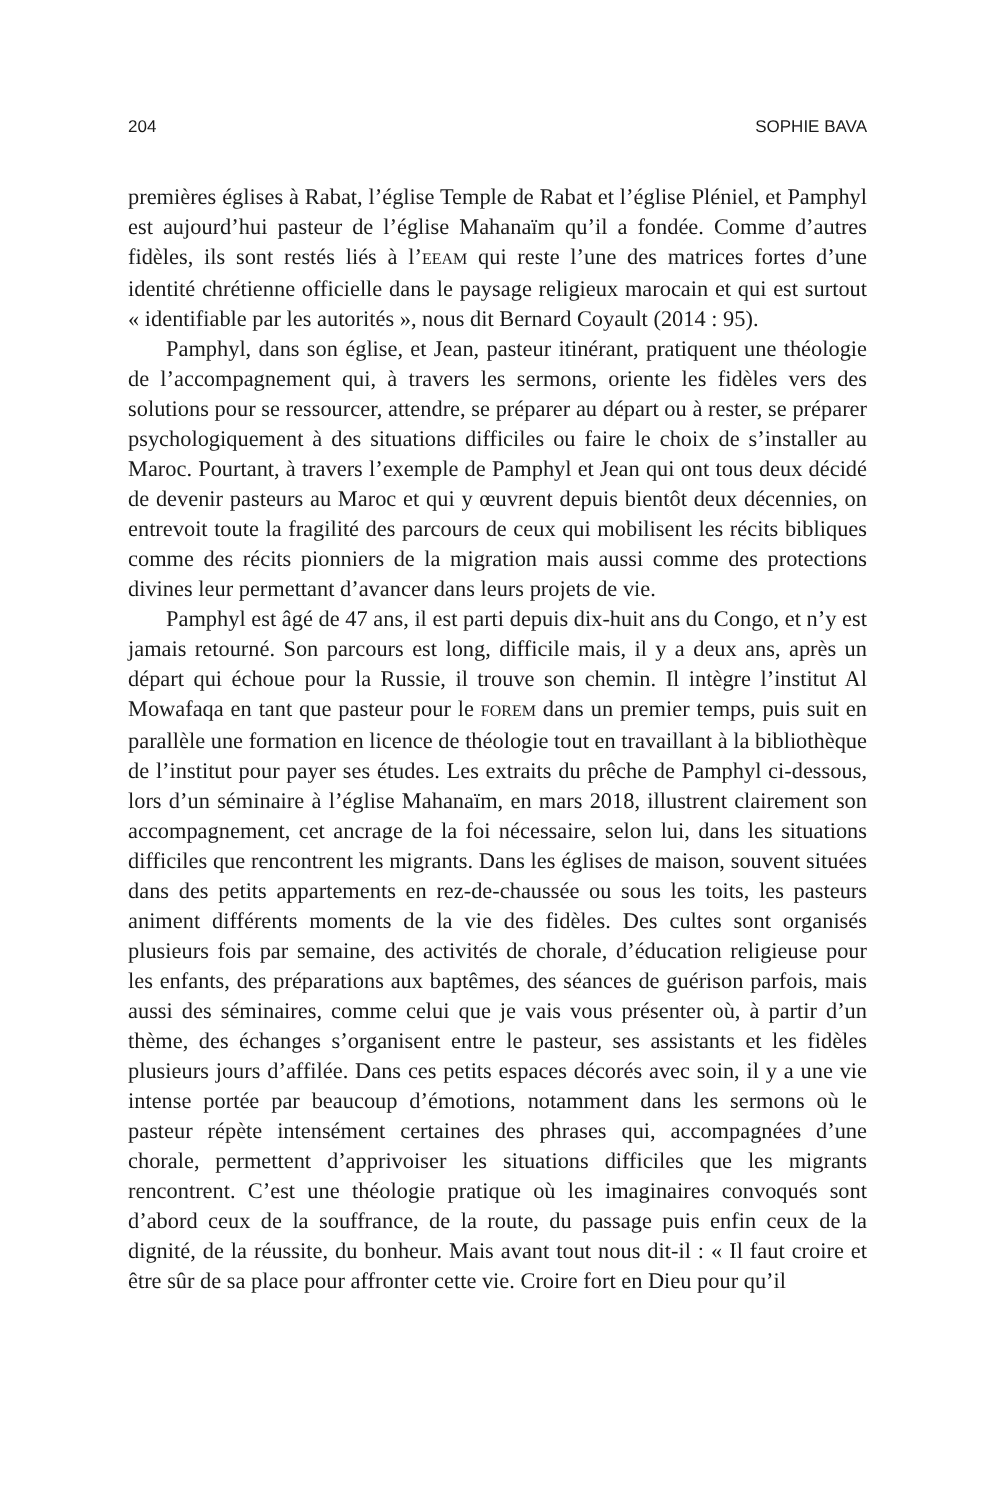204 SOPHIE BAVA
premières églises à Rabat, l’église Temple de Rabat et l’église Pléniel, et Pamphyl est aujourd’hui pasteur de l’église Mahanaïm qu’il a fondée. Comme d’autres fidèles, ils sont restés liés à l’EEAM qui reste l’une des matrices fortes d’une identité chrétienne officielle dans le paysage religieux marocain et qui est surtout « identifiable par les autorités », nous dit Bernard Coyault (2014 : 95).
Pamphyl, dans son église, et Jean, pasteur itinérant, pratiquent une théologie de l’accompagnement qui, à travers les sermons, oriente les fidèles vers des solutions pour se ressourcer, attendre, se préparer au départ ou à rester, se préparer psychologiquement à des situations difficiles ou faire le choix de s’installer au Maroc. Pourtant, à travers l’exemple de Pamphyl et Jean qui ont tous deux décidé de devenir pasteurs au Maroc et qui y œuvrent depuis bientôt deux décennies, on entrevoit toute la fragilité des parcours de ceux qui mobilisent les récits bibliques comme des récits pionniers de la migration mais aussi comme des protections divines leur permettant d’avancer dans leurs projets de vie.
Pamphyl est âgé de 47 ans, il est parti depuis dix-huit ans du Congo, et n’y est jamais retourné. Son parcours est long, difficile mais, il y a deux ans, après un départ qui échoue pour la Russie, il trouve son chemin. Il intègre l’institut Al Mowafaqa en tant que pasteur pour le FOREM dans un premier temps, puis suit en parallèle une formation en licence de théologie tout en travaillant à la bibliothèque de l’institut pour payer ses études. Les extraits du prêche de Pamphyl ci-dessous, lors d’un séminaire à l’église Mahanaïm, en mars 2018, illustrent clairement son accompagnement, cet ancrage de la foi nécessaire, selon lui, dans les situations difficiles que rencontrent les migrants. Dans les églises de maison, souvent situées dans des petits appartements en rez-de-chaussée ou sous les toits, les pasteurs animent différents moments de la vie des fidèles. Des cultes sont organisés plusieurs fois par semaine, des activités de chorale, d’éducation religieuse pour les enfants, des préparations aux baptêmes, des séances de guérison parfois, mais aussi des séminaires, comme celui que je vais vous présenter où, à partir d’un thème, des échanges s’organisent entre le pasteur, ses assistants et les fidèles plusieurs jours d’affilée. Dans ces petits espaces décorés avec soin, il y a une vie intense portée par beaucoup d’émotions, notamment dans les sermons où le pasteur répète intensément certaines des phrases qui, accompagnées d’une chorale, permettent d’apprivoiser les situations difficiles que les migrants rencontrent. C’est une théologie pratique où les imaginaires convoqués sont d’abord ceux de la souffrance, de la route, du passage puis enfin ceux de la dignité, de la réussite, du bonheur. Mais avant tout nous dit-il : « Il faut croire et être sûr de sa place pour affronter cette vie. Croire fort en Dieu pour qu’il